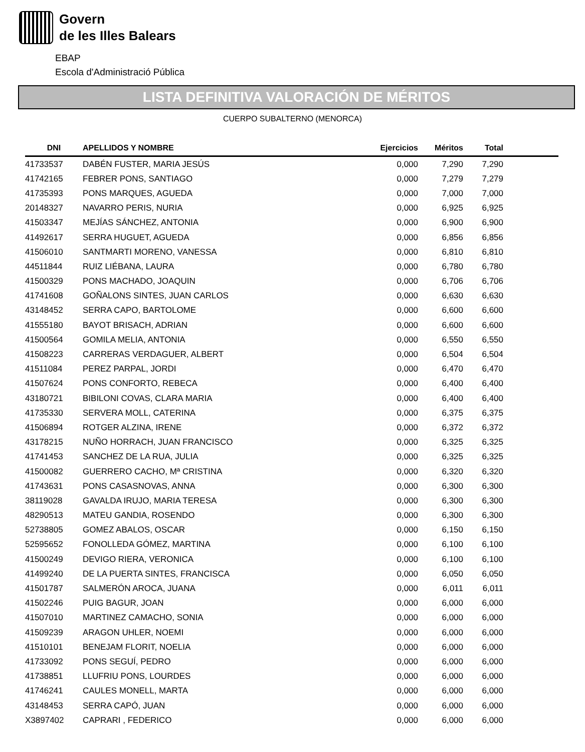Govern
de les Illes Balears
EBAP
Escola d'Administració Pública
LISTA DEFINITIVA VALORACIÓN DE MÉRITOS
CUERPO SUBALTERNO (MENORCA)
| DNI | APELLIDOS Y NOMBRE | Ejercicios | Méritos | Total | |
| --- | --- | --- | --- | --- | --- |
| 41733537 | DABÉN FUSTER, MARIA JESÚS | 0,000 | 7,290 | 7,290 | |
| 41742165 | FEBRER PONS, SANTIAGO | 0,000 | 7,279 | 7,279 | |
| 41735393 | PONS MARQUES, AGUEDA | 0,000 | 7,000 | 7,000 | |
| 20148327 | NAVARRO PERIS, NURIA | 0,000 | 6,925 | 6,925 | |
| 41503347 | MEJÍAS SÁNCHEZ, ANTONIA | 0,000 | 6,900 | 6,900 | |
| 41492617 | SERRA HUGUET, AGUEDA | 0,000 | 6,856 | 6,856 | |
| 41506010 | SANTMARTI MORENO, VANESSA | 0,000 | 6,810 | 6,810 | |
| 44511844 | RUIZ LIÉBANA, LAURA | 0,000 | 6,780 | 6,780 | |
| 41500329 | PONS MACHADO, JOAQUIN | 0,000 | 6,706 | 6,706 | |
| 41741608 | GOÑALONS SINTES, JUAN CARLOS | 0,000 | 6,630 | 6,630 | |
| 43148452 | SERRA CAPO, BARTOLOME | 0,000 | 6,600 | 6,600 | |
| 41555180 | BAYOT BRISACH, ADRIAN | 0,000 | 6,600 | 6,600 | |
| 41500564 | GOMILA MELIA, ANTONIA | 0,000 | 6,550 | 6,550 | |
| 41508223 | CARRERAS VERDAGUER, ALBERT | 0,000 | 6,504 | 6,504 | |
| 41511084 | PEREZ PARPAL, JORDI | 0,000 | 6,470 | 6,470 | |
| 41507624 | PONS CONFORTO, REBECA | 0,000 | 6,400 | 6,400 | |
| 43180721 | BIBILONI COVAS, CLARA MARIA | 0,000 | 6,400 | 6,400 | |
| 41735330 | SERVERA MOLL, CATERINA | 0,000 | 6,375 | 6,375 | |
| 41506894 | ROTGER ALZINA, IRENE | 0,000 | 6,372 | 6,372 | |
| 43178215 | NUÑO HORRACH, JUAN FRANCISCO | 0,000 | 6,325 | 6,325 | |
| 41741453 | SANCHEZ DE LA RUA, JULIA | 0,000 | 6,325 | 6,325 | |
| 41500082 | GUERRERO CACHO, Mª CRISTINA | 0,000 | 6,320 | 6,320 | |
| 41743631 | PONS CASASNOVAS, ANNA | 0,000 | 6,300 | 6,300 | |
| 38119028 | GAVALDA IRUJO, MARIA TERESA | 0,000 | 6,300 | 6,300 | |
| 48290513 | MATEU GANDIA, ROSENDO | 0,000 | 6,300 | 6,300 | |
| 52738805 | GOMEZ ABALOS, OSCAR | 0,000 | 6,150 | 6,150 | |
| 52595652 | FONOLLEDA GÓMEZ, MARTINA | 0,000 | 6,100 | 6,100 | |
| 41500249 | DEVIGO RIERA, VERONICA | 0,000 | 6,100 | 6,100 | |
| 41499240 | DE LA PUERTA SINTES, FRANCISCA | 0,000 | 6,050 | 6,050 | |
| 41501787 | SALMERÓN AROCA, JUANA | 0,000 | 6,011 | 6,011 | |
| 41502246 | PUIG BAGUR, JOAN | 0,000 | 6,000 | 6,000 | |
| 41507010 | MARTINEZ CAMACHO, SONIA | 0,000 | 6,000 | 6,000 | |
| 41509239 | ARAGON UHLER, NOEMI | 0,000 | 6,000 | 6,000 | |
| 41510101 | BENEJAM FLORIT, NOELIA | 0,000 | 6,000 | 6,000 | |
| 41733092 | PONS SEGUÍ, PEDRO | 0,000 | 6,000 | 6,000 | |
| 41738851 | LLUFRIU PONS, LOURDES | 0,000 | 6,000 | 6,000 | |
| 41746241 | CAULES MONELL, MARTA | 0,000 | 6,000 | 6,000 | |
| 43148453 | SERRA CAPÓ, JUAN | 0,000 | 6,000 | 6,000 | |
| X3897402 | CAPRARI , FEDERICO | 0,000 | 6,000 | 6,000 | |